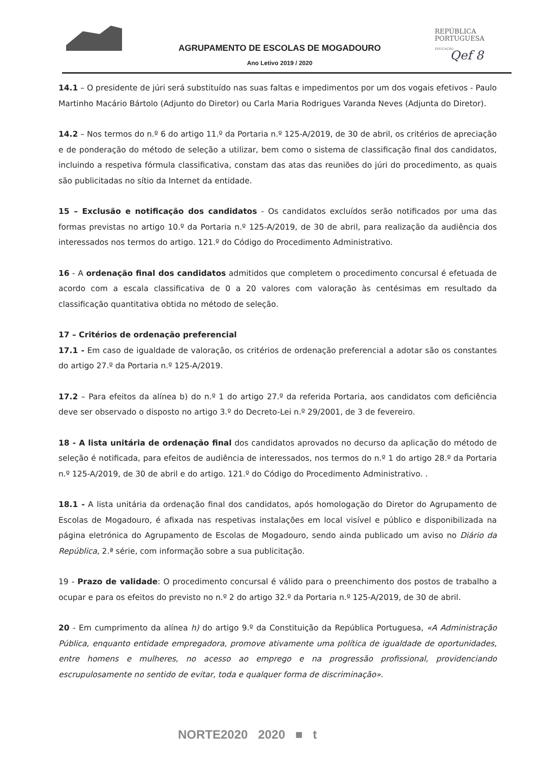AGRUPAMENTO DE ESCOLAS DE MOGADOURO
Ano Letivo 2019 / 2020
REPÚBLICA
PORTUGUESA
EDUCAÇÃO
Qef 8
14.1 – O presidente de júri será substituído nas suas faltas e impedimentos por um dos vogais efetivos - Paulo Martinho Macário Bártolo (Adjunto do Diretor) ou Carla Maria Rodrigues Varanda Neves (Adjunta do Diretor).
14.2 – Nos termos do n.º 6 do artigo 11.º da Portaria n.º 125-A/2019, de 30 de abril, os critérios de apreciação e de ponderação do método de seleção a utilizar, bem como o sistema de classificação final dos candidatos, incluindo a respetiva fórmula classificativa, constam das atas das reuniões do júri do procedimento, as quais são publicitadas no sítio da Internet da entidade.
15 – Exclusão e notificação dos candidatos - Os candidatos excluídos serão notificados por uma das formas previstas no artigo 10.º da Portaria n.º 125-A/2019, de 30 de abril, para realização da audiência dos interessados nos termos do artigo. 121.º do Código do Procedimento Administrativo.
16 - A ordenação final dos candidatos admitidos que completem o procedimento concursal é efetuada de acordo com a escala classificativa de 0 a 20 valores com valoração às centésimas em resultado da classificação quantitativa obtida no método de seleção.
17 – Critérios de ordenação preferencial
17.1 - Em caso de igualdade de valoração, os critérios de ordenação preferencial a adotar são os constantes do artigo 27.º da Portaria n.º 125-A/2019.
17.2 – Para efeitos da alínea b) do n.º 1 do artigo 27.º da referida Portaria, aos candidatos com deficiência deve ser observado o disposto no artigo 3.º do Decreto-Lei n.º 29/2001, de 3 de fevereiro.
18 - A lista unitária de ordenação final dos candidatos aprovados no decurso da aplicação do método de seleção é notificada, para efeitos de audiência de interessados, nos termos do n.º 1 do artigo 28.º da Portaria n.º 125-A/2019, de 30 de abril e do artigo. 121.º do Código do Procedimento Administrativo. .
18.1 - A lista unitária da ordenação final dos candidatos, após homologação do Diretor do Agrupamento de Escolas de Mogadouro, é afixada nas respetivas instalações em local visível e público e disponibilizada na página eletrónica do Agrupamento de Escolas de Mogadouro, sendo ainda publicado um aviso no Diário da República, 2.ª série, com informação sobre a sua publicitação.
19 - Prazo de validade: O procedimento concursal é válido para o preenchimento dos postos de trabalho a ocupar e para os efeitos do previsto no n.º 2 do artigo 32.º da Portaria n.º 125-A/2019, de 30 de abril.
20 - Em cumprimento da alínea h) do artigo 9.º da Constituição da República Portuguesa, «A Administração Pública, enquanto entidade empregadora, promove ativamente uma política de igualdade de oportunidades, entre homens e mulheres, no acesso ao emprego e na progressão profissional, providenciando escrupulosamente no sentido de evitar, toda e qualquer forma de discriminação».
NORTE2020 2020 ■ t